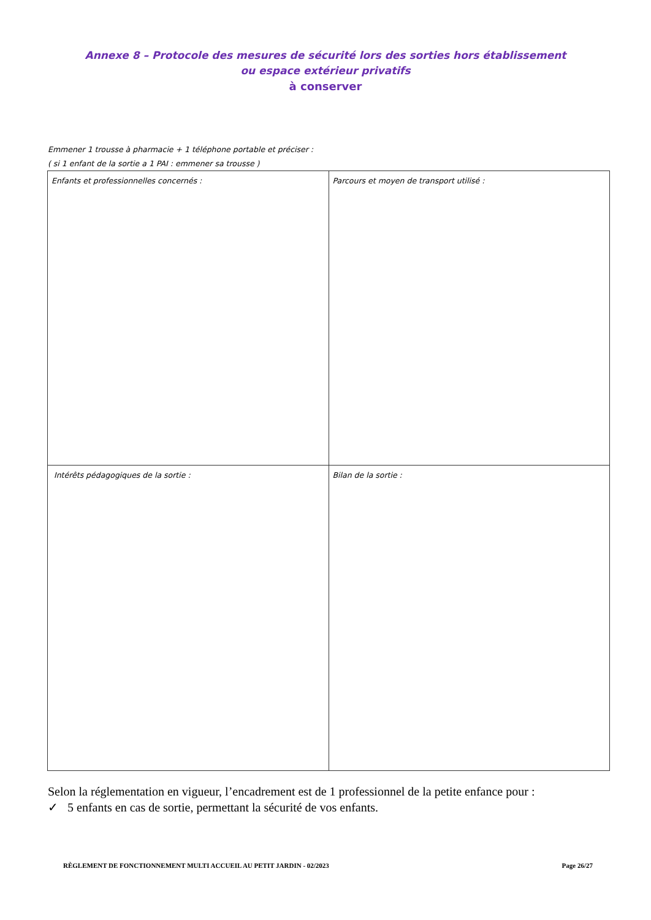Annexe 8 – Protocole des mesures de sécurité lors des sorties hors établissement
ou espace extérieur privatifs
à conserver
Emmener 1 trousse à pharmacie + 1 téléphone portable et préciser :
( si 1 enfant de la sortie a 1 PAI : emmener sa trousse )
| Enfants et professionnelles concernés : | Parcours et moyen de transport utilisé : |
| Intérêts pédagogiques de la sortie : | Bilan de la sortie : |
Selon la réglementation en vigueur, l’encadrement est de 1 professionnel de la petite enfance pour :
✓ 5 enfants en cas de sortie, permettant la sécurité de vos enfants.
RÈGLEMENT DE FONCTIONNEMENT MULTI ACCUEIL AU PETIT JARDIN - 02/2023 Page 26/27